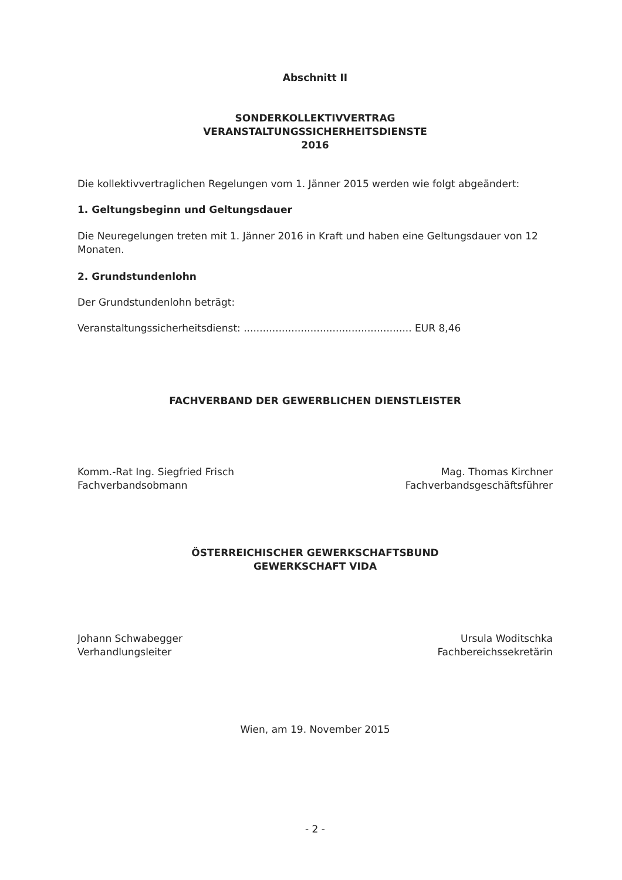Abschnitt II
SONDERKOLLEKTIVVERTRAG
VERANSTALTUNGSSICHERHEITSDIENSTE
2016
Die kollektivvertraglichen Regelungen vom 1. Jänner 2015 werden wie folgt abgeändert:
1. Geltungsbeginn und Geltungsdauer
Die Neuregelungen treten mit 1. Jänner 2016 in Kraft und haben eine Geltungsdauer von 12 Monaten.
2. Grundstundenlohn
Der Grundstundenlohn beträgt:
Veranstaltungssicherheitsdienst: ..................................................... EUR 8,46
FACHVERBAND DER GEWERBLICHEN DIENSTLEISTER
Komm.-Rat Ing. Siegfried Frisch
Fachverbandsobmann
Mag. Thomas Kirchner
Fachverbandsgeschäftsführer
ÖSTERREICHISCHER GEWERKSCHAFTSBUND
GEWERKSCHAFT VIDA
Johann Schwabegger
Verhandlungsleiter
Ursula Woditschka
Fachbereichssekretärin
Wien, am 19. November 2015
- 2 -